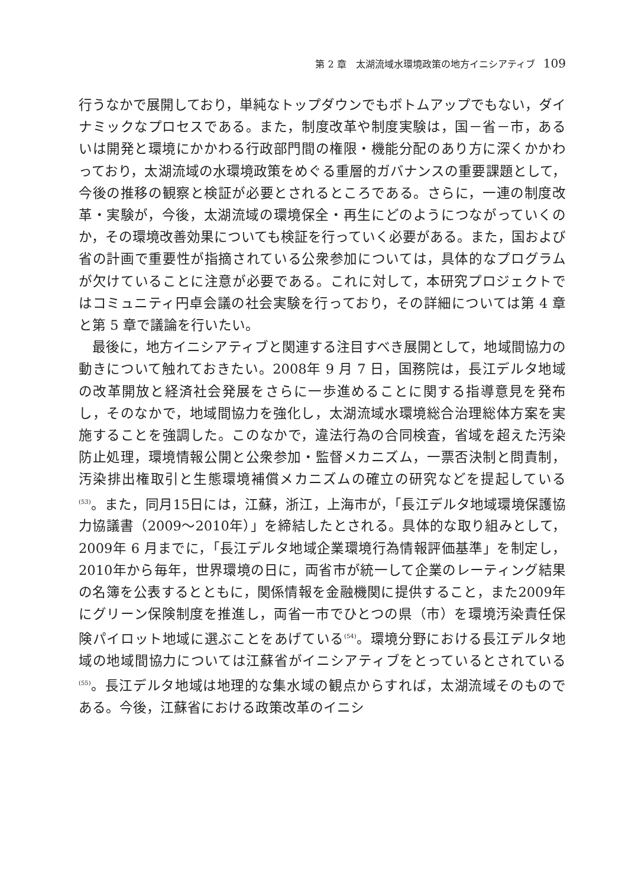第 2 章　太湖流域水環境政策の地方イニシアティブ 109
行うなかで展開しており，単純なトップダウンでもボトムアップでもない，ダイナミックなプロセスである。また，制度改革や制度実験は，国－省－市，あるいは開発と環境にかかわる行政部門間の権限・機能分配のあり方に深くかかわっており，太湖流域の水環境政策をめぐる重層的ガバナンスの重要課題として，今後の推移の観察と検証が必要とされるところである。さらに，一連の制度改革・実験が，今後，太湖流域の環境保全・再生にどのようにつながっていくのか，その環境改善効果についても検証を行っていく必要がある。また，国および省の計画で重要性が指摘されている公衆参加については，具体的なプログラムが欠けていることに注意が必要である。これに対して，本研究プロジェクトではコミュニティ円卓会議の社会実験を行っており，その詳細については第 4 章と第 5 章で議論を行いたい。
最後に，地方イニシアティブと関連する注目すべき展開として，地域間協力の動きについて触れておきたい。2008年 9 月 7 日，国務院は，長江デルタ地域の改革開放と経済社会発展をさらに一歩進めることに関する指導意見を発布し，そのなかで，地域間協力を強化し，太湖流域水環境総合治理総体方案を実施することを強調した。このなかで，違法行為の合同検査，省域を超えた汚染防止処理，環境情報公開と公衆参加・監督メカニズム，一票否決制と問責制，汚染排出権取引と生態環境補償メカニズムの確立の研究などを提起している<sup>(53)</sup>。また，同月15日には，江蘇，浙江，上海市が，「長江デルタ地域環境保護協力協議書（2009～2010年）」を締結したとされる。具体的な取り組みとして，2009年 6 月までに，「長江デルタ地域企業環境行為情報評価基準」を制定し，2010年から毎年，世界環境の日に，両省市が統一して企業のレーティング結果の名簿を公表するとともに，関係情報を金融機関に提供すること，また2009年にグリーン保険制度を推進し，両省一市でひとつの県（市）を環境汚染責任保険パイロット地域に選ぶことをあげている<sup>(54)</sup>。環境分野における長江デルタ地域の地域間協力については江蘇省がイニシアティブをとっているとされている<sup>(55)</sup>。長江デルタ地域は地理的な集水域の観点からすれば，太湖流域そのものである。今後，江蘇省における政策改革のイニシ